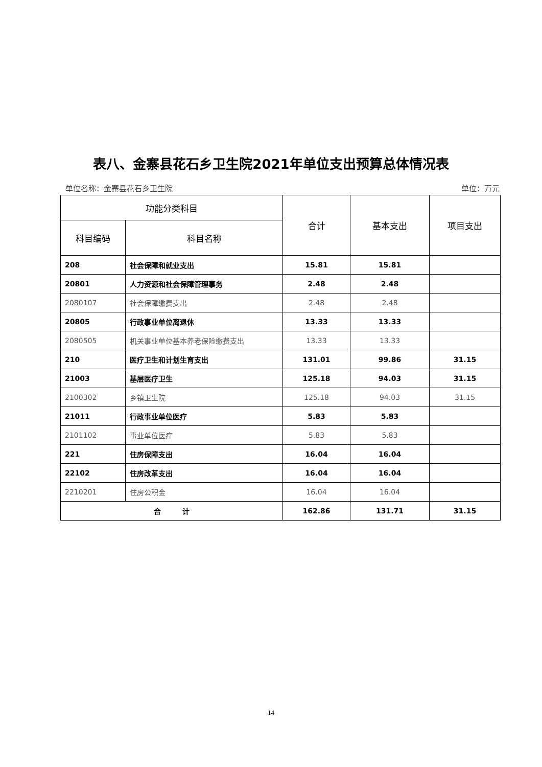表八、金寨县花石乡卫生院2021年单位支出预算总体情况表
单位名称：金寨县花石乡卫生院 单位：万元
| 功能分类科目 | | 合计 | 基本支出 | 项目支出 |
| --- | --- | --- | --- | --- |
| 科目编码 | 科目名称 | | | |
| 208 | 社会保障和就业支出 | 15.81 | 15.81 | |
| 20801 | 人力资源和社会保障管理事务 | 2.48 | 2.48 | |
| 2080107 | 社会保障缴费支出 | 2.48 | 2.48 | |
| 20805 | 行政事业单位离退休 | 13.33 | 13.33 | |
| 2080505 | 机关事业单位基本养老保险缴费支出 | 13.33 | 13.33 | |
| 210 | 医疗卫生和计划生育支出 | 131.01 | 99.86 | 31.15 |
| 21003 | 基层医疗卫生 | 125.18 | 94.03 | 31.15 |
| 2100302 | 乡镇卫生院 | 125.18 | 94.03 | 31.15 |
| 21011 | 行政事业单位医疗 | 5.83 | 5.83 | |
| 2101102 | 事业单位医疗 | 5.83 | 5.83 | |
| 221 | 住房保障支出 | 16.04 | 16.04 | |
| 22102 | 住房改革支出 | 16.04 | 16.04 | |
| 2210201 | 住房公积金 | 16.04 | 16.04 | |
| 合 计 | | 162.86 | 131.71 | 31.15 |
14